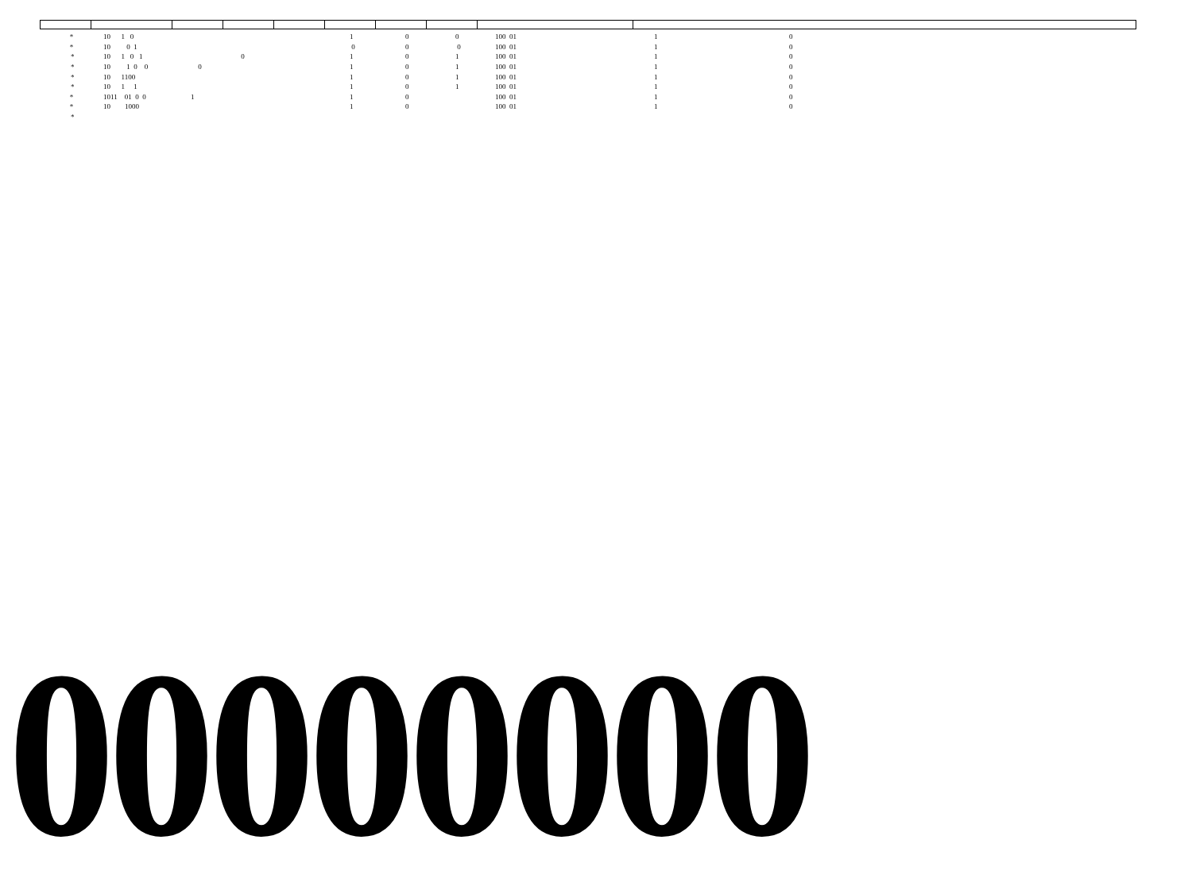| * | 10 1 0 | 1 | 0 | 0 | 100 01 | 1 | 0 |
| * | 10 0 1 | 0 | 0 | 0 | 100 01 | 1 | 0 |
| * | 10 1 0 1 0 | 1 | 0 | 1 | 100 01 | 1 | 0 |
| * | 10 1 0 0 0 | 1 | 0 | 1 | 100 01 | 1 | 0 |
| * | 10 1100 | 1 | 0 | 1 | 100 01 | 1 | 0 |
| * | 10 1 1 | 1 | 0 | 1 | 100 01 | 1 | 0 |
| * | 1011 01 0 0 1 | 1 | 0 | | 100 01 | 1 | 0 |
| * | 10 1000 | 1 | 0 | | 100 01 | 1 | 0 |
| * | | | | | | | |
00000000